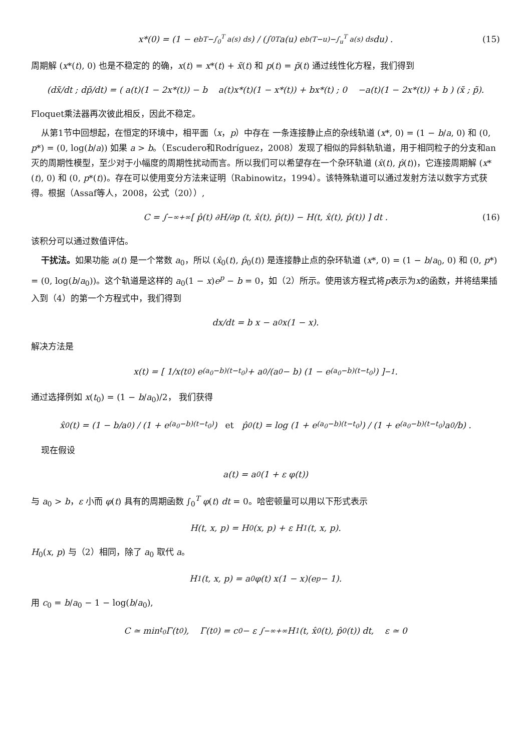x*(0) = (1 − e<sup>bT−∫<sub>0</sub><sup>T</sup> a(s) ds</sup>) / (∫<sub>0</sub><sup>T</sup> a(u) e<sup>b(T−u)−∫<sub>u</sub><sup>T</sup> a(s) ds</sup> du) . (15)
周期解 (x*(t), 0) 也是不稳定的 的确，x(t) = x*(t) + x̃(t) 和 p(t) = p̃(t) 通过线性化方程，我们得到
(dx̃/dt ; dp̃/dt) = ( a(t)(1 − 2x*(t)) − b a(t)x*(t)(1 − x*(t)) + bx*(t) ; 0 −a(t)(1 − 2x*(t)) + b ) (x̃ ; p̃).
Floquet乘法器再次彼此相反，因此不稳定。
从第1节中回想起，在恒定的环境中，相平面（x，p）中存在 一条连接静止点的杂线轨道 (x*, 0) = (1 − b/a, 0) 和 (0, p*) = (0, log(b/a)) 如果 a > b。（Escudero和Rodríguez，2008）发现了相似的异斜轨轨道，用于相同粒子的分支和an灭的周期性模型，至少对于小幅度的周期性扰动而言。所以我们可以希望存在一个杂环轨道 (x̂(t), p̂(t))，它连接周期解 (x*(t), 0) 和 (0, p*(t))。存在可以使用变分方法来证明（Rabinowitz，1994）。该特殊轨道可以通过发射方法以数字方式获得。根据（Assaf等人，2008，公式（20））,
C = ∫<sub>−∞</sub><sup>+∞</sup> [ p̂(t) ∂H/∂p (t, x̂(t), p̂(t)) − H(t, x̂(t), p̂(t)) ] dt . (16)
该积分可以通过数值评估。
干扰法。如果功能 a(t) 是一个常数 a<sub>0</sub>，所以 (x̂<sub>0</sub>(t), p̂<sub>0</sub>(t)) 是连接静止点的杂环轨道 (x*, 0) = (1 − b/a<sub>0</sub>, 0) 和 (0, p*) = (0, log(b/a<sub>0</sub>))。这个轨道是这样的 a<sub>0</sub>(1 − x)e<sup>p</sup> − b = 0，如（2）所示。使用该方程式将p表示为x的函数，并将结果插入到（4）的第一个方程式中，我们得到
dx/dt = b x − a<sub>0</sub>x(1 − x).
解决方法是
x(t) = [ 1/x(t<sub>0</sub>) e<sup>(a<sub>0</sub>−b)(t−t<sub>0</sub>)</sup> + a<sub>0</sub>/(a<sub>0</sub> − b) (1 − e<sup>(a<sub>0</sub>−b)(t−t<sub>0</sub>)</sup>) ]<sup>−1</sup>.
通过选择例如 x(t<sub>0</sub>) = (1 − b/a<sub>0</sub>)/2， 我们获得
x̂<sub>0</sub>(t) = (1 − b/a<sub>0</sub>) / (1 + e<sup>(a<sub>0</sub>−b)(t−t<sub>0</sub>)</sup>) et p̂<sub>0</sub>(t) = log (1 + e<sup>(a<sub>0</sub>−b)(t−t<sub>0</sub>)</sup>) / (1 + e<sup>(a<sub>0</sub>−b)(t−t<sub>0</sub>)</sup>a<sub>0</sub>/b) .
现在假设
a(t) = a<sub>0</sub>(1 + ε φ(t))
与 a<sub>0</sub> > b，ε 小而 φ(t) 具有的周期函数 ∫<sub>0</sub><sup>T</sup> φ(t) dt = 0。哈密顿量可以用以下形式表示
H(t, x, p) = H<sub>0</sub>(x, p) + ε H<sub>1</sub>(t, x, p).
H<sub>0</sub>(x, p) 与（2）相同，除了 a<sub>0</sub> 取代 a。
H<sub>1</sub>(t, x, p) = a<sub>0</sub> φ(t) x(1 − x)(e<sup>p</sup> − 1).
用 c<sub>0</sub> = b/a<sub>0</sub> − 1 − log(b/a<sub>0</sub>),
C ≃ min<sub>t<sub>0</sub></sub> Γ(t<sub>0</sub>), Γ(t<sub>0</sub>) = c<sub>0</sub> − ε ∫<sub>−∞</sub><sup>+∞</sup> H<sub>1</sub>(t, x̂<sub>0</sub>(t), p̂<sub>0</sub>(t)) dt, ε ≃ 0